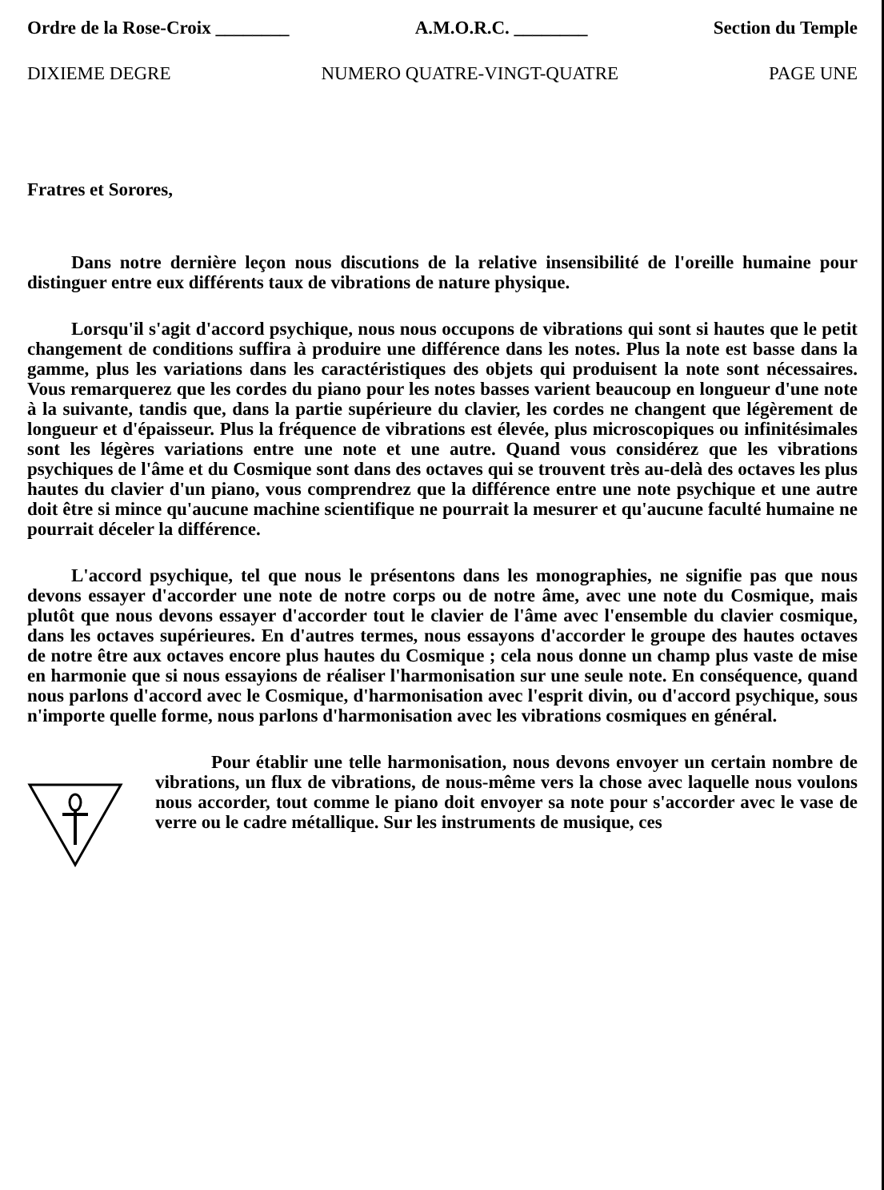Ordre de la Rose-Croix ________ A.M.O.R.C. ________ Section du Temple
DIXIEME DEGRE NUMERO QUATRE-VINGT-QUATRE PAGE UNE
Fratres et Sorores,
Dans notre dernière leçon nous discutions de la relative insensibilité de l'oreille humaine pour distinguer entre eux différents taux de vibrations de nature physique.
Lorsqu'il s'agit d'accord psychique, nous nous occupons de vibrations qui sont si hautes que le petit changement de conditions suffira à produire une différence dans les notes. Plus la note est basse dans la gamme, plus les variations dans les caractéristiques des objets qui produisent la note sont nécessaires. Vous remarquerez que les cordes du piano pour les notes basses varient beaucoup en longueur d'une note à la suivante, tandis que, dans la partie supérieure du clavier, les cordes ne changent que légèrement de longueur et d'épaisseur. Plus la fréquence de vibrations est élevée, plus microscopiques ou infinitésimales sont les légères variations entre une note et une autre. Quand vous considérez que les vibrations psychiques de l'âme et du Cosmique sont dans des octaves qui se trouvent très au-delà des octaves les plus hautes du clavier d'un piano, vous comprendrez que la différence entre une note psychique et une autre doit être si mince qu'aucune machine scientifique ne pourrait la mesurer et qu'aucune faculté humaine ne pourrait déceler la différence.
L'accord psychique, tel que nous le présentons dans les monographies, ne signifie pas que nous devons essayer d'accorder une note de notre corps ou de notre âme, avec une note du Cosmique, mais plutôt que nous devons essayer d'accorder tout le clavier de l'âme avec l'ensemble du clavier cosmique, dans les octaves supérieures. En d'autres termes, nous essayons d'accorder le groupe des hautes octaves de notre être aux octaves encore plus hautes du Cosmique ; cela nous donne un champ plus vaste de mise en harmonie que si nous essayions de réaliser l'harmonisation sur une seule note. En conséquence, quand nous parlons d'accord avec le Cosmique, d'harmonisation avec l'esprit divin, ou d'accord psychique, sous n'importe quelle forme, nous parlons d'harmonisation avec les vibrations cosmiques en général.
Pour établir une telle harmonisation, nous devons envoyer un certain nombre de vibrations, un flux de vibrations, de nous-même vers la chose avec laquelle nous voulons nous accorder, tout comme le piano doit envoyer sa note pour s'accorder avec le vase de verre ou le cadre métallique. Sur les instruments de musique, ces